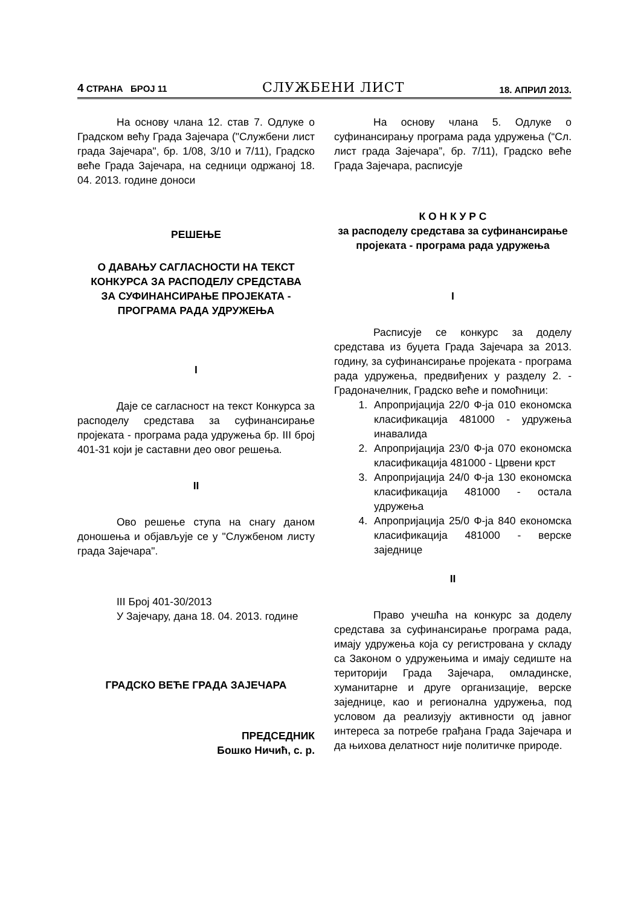4 СТРАНА БРОЈ 11 СЛУЖБЕНИ ЛИСТ 18. АПРИЛ 2013.
На основу члана 12. став 7. Одлуке о Градском већу Града Зајечара ("Службени лист града Зајечара", бр. 1/08, 3/10 и 7/11), Градско веће Града Зајечара, на седници одржаној 18. 04. 2013. године доноси
РЕШЕЊЕ
О ДАВАЊУ САГЛАСНОСТИ НА ТЕКСТ КОНКУРСА ЗА РАСПОДЕЛУ СРЕДСТАВА
ЗА СУФИНАНСИРАЊЕ ПРОЈЕКАТА - ПРОГРАМА РАДА УДРУЖЕЊА
I
Даје се сагласност на текст Конкурса за расподелу средстава за суфинансирање пројеката - програма рада удружења бр. III број 401-31 који је саставни део овог решења.
II
Ово решење ступа на снагу даном доношења и објављује се у "Службеном листу града Зајечара".
III Број 401-30/2013
У Зајечару, дана 18. 04. 2013. године
ГРАДСКО ВЕЋЕ ГРАДА ЗАЈЕЧАРА
ПРЕДСЕДНИК
Бошко Ничић, с. р.
На основу члана 5. Одлуке о суфинансирању програма рада удружења (“Сл. лист града Зајечара”, бр. 7/11), Градско веће Града Зајечара, расписује
К О Н К У Р С
за расподелу средстава за суфинансирање пројеката - програма рада удружења
I
Расписује се конкурс за доделу средстава из буџета Града Зајечара за 2013. годину, за суфинансирање пројеката - програма рада удружења, предвиђених у разделу 2. - Градоначелник, Градско веће и помоћници:
1. Апропријација 22/0 Ф-ја 010 економска класификација 481000 - удружења инавалида
2. Апропријација 23/0 Ф-ја 070 економска класификација 481000 - Црвени крст
3. Апропријација 24/0 Ф-ја 130 економска класификација 481000 - остала удружења
4. Апропријација 25/0 Ф-ја 840 економска класификација 481000 - верске заједнице
II
Право учешћа на конкурс за доделу средстава за суфинансирање програма рада, имају удружења која су регистрована у складу са Законом о удружењима и имају седиште на територији Града Зајечара, омладинске, хуманитарне и друге организације, верске заједнице, као и регионална удружења, под условом да реализују активности од јавног интереса за потребе грађана Града Зајечара и да њихова делатност није политичке природе.